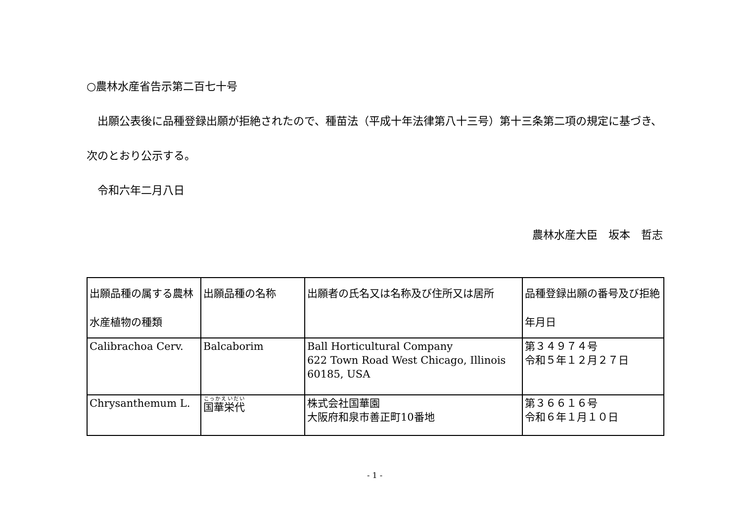○農林水産省告示第二百七十号
　出願公表後に品種登録出願が拒絶されたので、種苗法（平成十年法律第八十三号）第十三条第二項の規定に基づき、次のとおり公示する。
　令和六年二月八日
農林水産大臣　坂本　哲志
| 出願品種の属する農林水産植物の種類 | 出願品種の名称 | 出願者の氏名又は名称及び住所又は居所 | 品種登録出願の番号及び拒絶年月日 |
| Calibrachoa Cerv. | Balcaborim | Ball Horticultural Company 622 Town Road West Chicago, Illinois 60185, USA | 第３４９７４号 令和５年１２月２７日 |
| Chrysanthemum L. | 国華栄代 | 株式会社国華園 大阪府和泉市善正町10番地 | 第３６６１６号 令和６年１月１０日 |
- 1 -